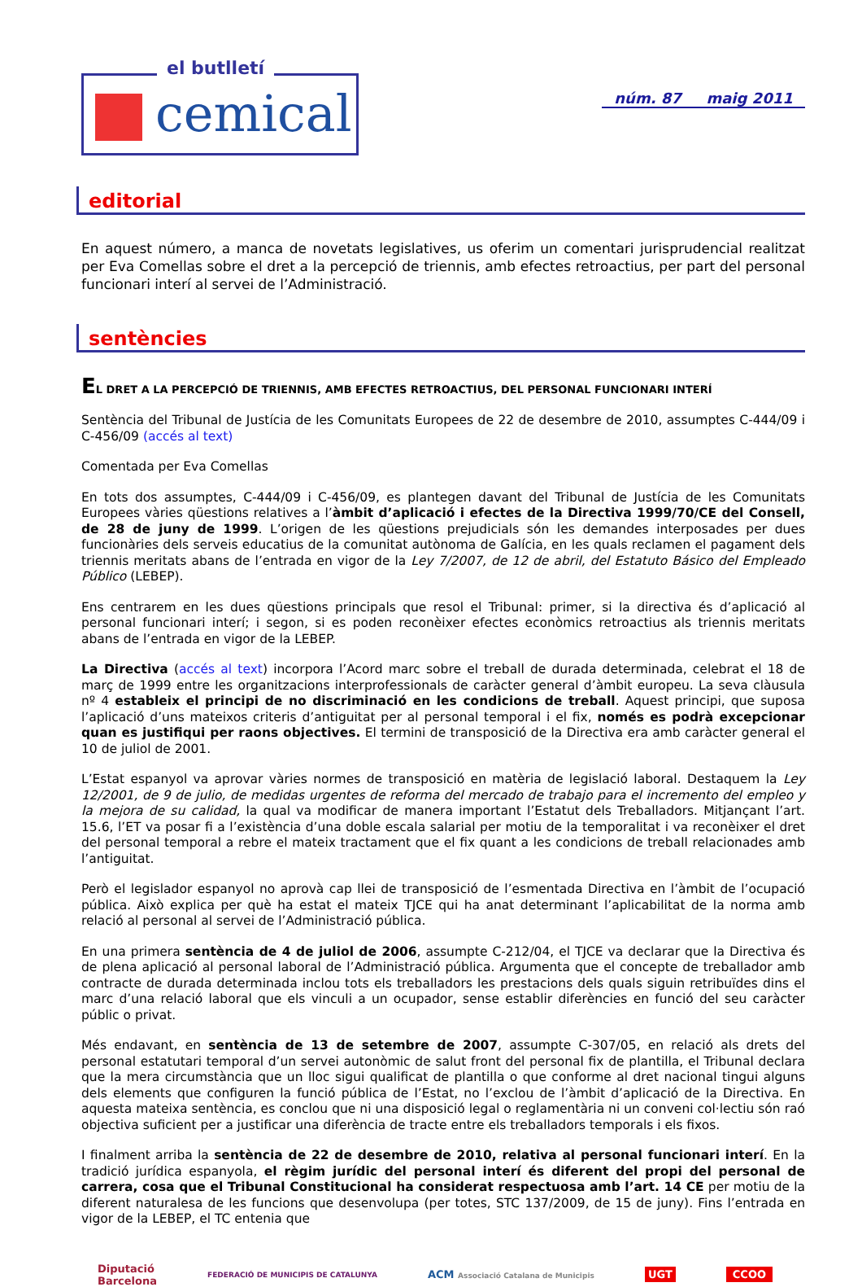el butlletí
cemical
núm. 87 maig 2011
editorial
En aquest número, a manca de novetats legislatives, us oferim un comentari jurisprudencial realitzat per Eva Comellas sobre el dret a la percepció de triennis, amb efectes retroactius, per part del personal funcionari interí al servei de l’Administració.
sentències
EL DRET A LA PERCEPCIÓ DE TRIENNIS, AMB EFECTES RETROACTIUS, DEL PERSONAL FUNCIONARI INTERÍ
Sentència del Tribunal de Justícia de les Comunitats Europees de 22 de desembre de 2010, assumptes C-444/09 i C-456/09 (accés al text)
Comentada per Eva Comellas
En tots dos assumptes, C-444/09 i C-456/09, es plantegen davant del Tribunal de Justícia de les Comunitats Europees vàries qüestions relatives a l’àmbit d’aplicació i efectes de la Directiva 1999/70/CE del Consell, de 28 de juny de 1999. L’origen de les qüestions prejudicials són les demandes interposades per dues funcionàries dels serveis educatius de la comunitat autònoma de Galícia, en les quals reclamen el pagament dels triennis meritats abans de l’entrada en vigor de la Ley 7/2007, de 12 de abril, del Estatuto Básico del Empleado Público (LEBEP).
Ens centrarem en les dues qüestions principals que resol el Tribunal: primer, si la directiva és d’aplicació al personal funcionari interí; i segon, si es poden reconèixer efectes econòmics retroactius als triennis meritats abans de l’entrada en vigor de la LEBEP.
La Directiva (accés al text) incorpora l’Acord marc sobre el treball de durada determinada, celebrat el 18 de març de 1999 entre les organitzacions interprofessionals de caràcter general d’àmbit europeu. La seva clàusula nº 4 estableix el principi de no discriminació en les condicions de treball. Aquest principi, que suposa l’aplicació d’uns mateixos criteris d’antiguitat per al personal temporal i el fix, només es podrà excepcionar quan es justifiqui per raons objectives. El termini de transposició de la Directiva era amb caràcter general el 10 de juliol de 2001.
L’Estat espanyol va aprovar vàries normes de transposició en matèria de legislació laboral. Destaquem la Ley 12/2001, de 9 de julio, de medidas urgentes de reforma del mercado de trabajo para el incremento del empleo y la mejora de su calidad, la qual va modificar de manera important l’Estatut dels Treballadors. Mitjançant l’art. 15.6, l’ET va posar fi a l’existència d’una doble escala salarial per motiu de la temporalitat i va reconèixer el dret del personal temporal a rebre el mateix tractament que el fix quant a les condicions de treball relacionades amb l’antiguitat.
Però el legislador espanyol no aprovà cap llei de transposició de l’esmentada Directiva en l’àmbit de l’ocupació pública. Això explica per què ha estat el mateix TJCE qui ha anat determinant l’aplicabilitat de la norma amb relació al personal al servei de l’Administració pública.
En una primera sentència de 4 de juliol de 2006, assumpte C-212/04, el TJCE va declarar que la Directiva és de plena aplicació al personal laboral de l’Administració pública. Argumenta que el concepte de treballador amb contracte de durada determinada inclou tots els treballadors les prestacions dels quals siguin retribuïdes dins el marc d’una relació laboral que els vinculi a un ocupador, sense establir diferències en funció del seu caràcter públic o privat.
Més endavant, en sentència de 13 de setembre de 2007, assumpte C-307/05, en relació als drets del personal estatutari temporal d’un servei autonòmic de salut front del personal fix de plantilla, el Tribunal declara que la mera circumstància que un lloc sigui qualificat de plantilla o que conforme al dret nacional tingui alguns dels elements que configuren la funció pública de l’Estat, no l’exclou de l’àmbit d’aplicació de la Directiva. En aquesta mateixa sentència, es conclou que ni una disposició legal o reglamentària ni un conveni col·lectiu són raó objectiva suficient per a justificar una diferència de tracte entre els treballadors temporals i els fixos.
I finalment arriba la sentència de 22 de desembre de 2010, relativa al personal funcionari interí. En la tradició jurídica espanyola, el règim jurídic del personal interí és diferent del propi del personal de carrera, cosa que el Tribunal Constitucional ha considerat respectuosa amb l’art. 14 CE per motiu de la diferent naturalesa de les funcions que desenvolupa (per totes, STC 137/2009, de 15 de juny). Fins l’entrada en vigor de la LEBEP, el TC entenia que
Diputació
Barcelona FEDERACIÓ DE MUNICIPIS DE CATALUNYA ACM Associació Catalana de Municipis UGT CCOO